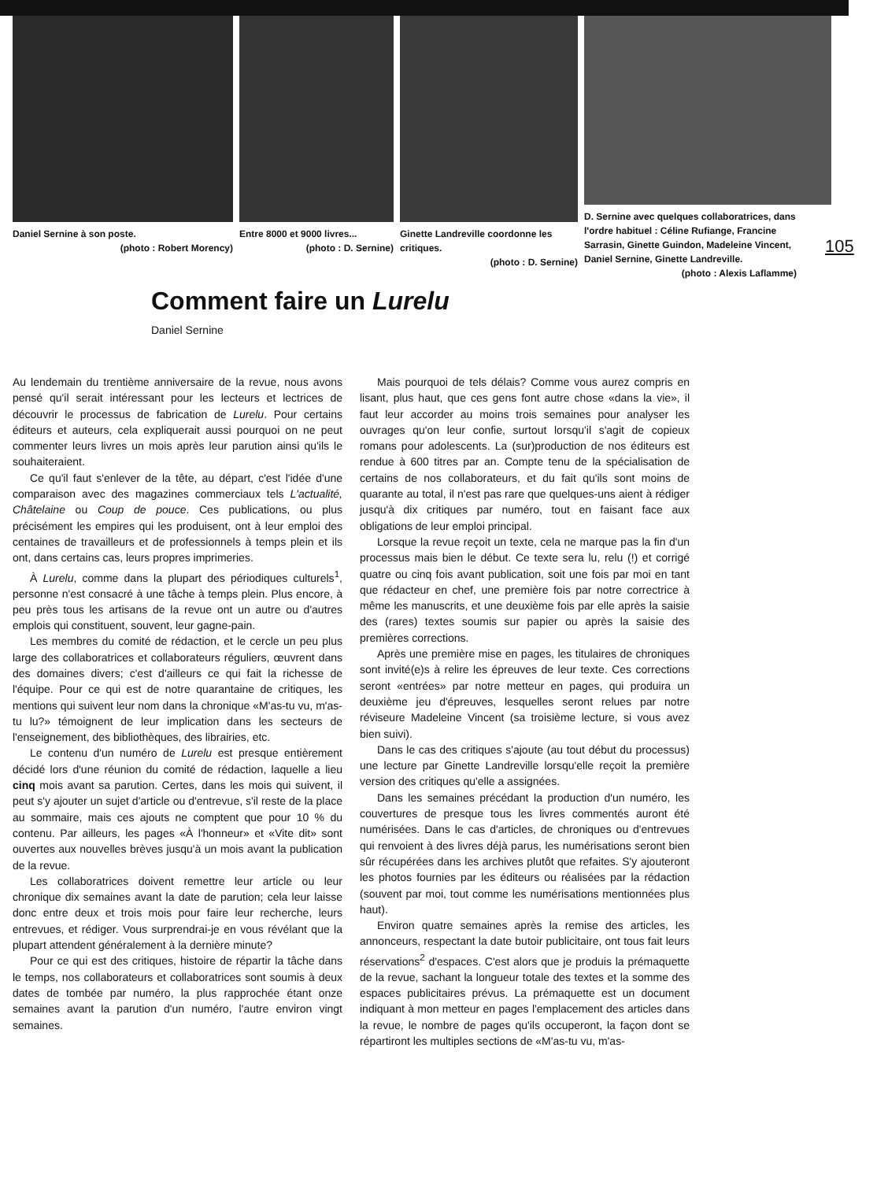Daniel Sernine à son poste.
(photo : Robert Morency)
Entre 8000 et 9000 livres...
(photo : D. Sernine)
Ginette Landreville coordonne les critiques.
(photo : D. Sernine)
D. Sernine avec quelques collaboratrices, dans l'ordre habituel : Céline Rufiange, Francine Sarrasin, Ginette Guindon, Madeleine Vincent, Daniel Sernine, Ginette Landreville.
(photo : Alexis Laflamme)
105
Comment faire un Lurelu
Daniel Sernine
Au lendemain du trentième anniversaire de la revue, nous avons pensé qu'il serait intéressant pour les lecteurs et lectrices de découvrir le processus de fabrication de Lurelu. Pour certains éditeurs et auteurs, cela expliquerait aussi pourquoi on ne peut commenter leurs livres un mois après leur parution ainsi qu'ils le souhaiteraient.
Ce qu'il faut s'enlever de la tête, au départ, c'est l'idée d'une comparaison avec des magazines commerciaux tels L'actualité, Châtelaine ou Coup de pouce. Ces publications, ou plus précisément les empires qui les produisent, ont à leur emploi des centaines de travailleurs et de professionnels à temps plein et ils ont, dans certains cas, leurs propres imprimeries.
À Lurelu, comme dans la plupart des périodiques culturels<sup>1</sup>, personne n'est consacré à une tâche à temps plein. Plus encore, à peu près tous les artisans de la revue ont un autre ou d'autres emplois qui constituent, souvent, leur gagne-pain.
Les membres du comité de rédaction, et le cercle un peu plus large des collaboratrices et collaborateurs réguliers, œuvrent dans des domaines divers; c'est d'ailleurs ce qui fait la richesse de l'équipe. Pour ce qui est de notre quarantaine de critiques, les mentions qui suivent leur nom dans la chronique «M'as-tu vu, m'as-tu lu?» témoignent de leur implication dans les secteurs de l'enseignement, des bibliothèques, des librairies, etc.
Le contenu d'un numéro de Lurelu est presque entièrement décidé lors d'une réunion du comité de rédaction, laquelle a lieu cinq mois avant sa parution. Certes, dans les mois qui suivent, il peut s'y ajouter un sujet d'article ou d'entrevue, s'il reste de la place au sommaire, mais ces ajouts ne comptent que pour 10 % du contenu. Par ailleurs, les pages «À l'honneur» et «Vite dit» sont ouvertes aux nouvelles brèves jusqu'à un mois avant la publication de la revue.
Les collaboratrices doivent remettre leur article ou leur chronique dix semaines avant la date de parution; cela leur laisse donc entre deux et trois mois pour faire leur recherche, leurs entrevues, et rédiger. Vous surprendrai-je en vous révélant que la plupart attendent généralement à la dernière minute?
Pour ce qui est des critiques, histoire de répartir la tâche dans le temps, nos collaborateurs et collaboratrices sont soumis à deux dates de tombée par numéro, la plus rapprochée étant onze semaines avant la parution d'un numéro, l'autre environ vingt semaines.
Mais pourquoi de tels délais? Comme vous aurez compris en lisant, plus haut, que ces gens font autre chose «dans la vie», il faut leur accorder au moins trois semaines pour analyser les ouvrages qu'on leur confie, surtout lorsqu'il s'agit de copieux romans pour adolescents. La (sur)production de nos éditeurs est rendue à 600 titres par an. Compte tenu de la spécialisation de certains de nos collaborateurs, et du fait qu'ils sont moins de quarante au total, il n'est pas rare que quelques-uns aient à rédiger jusqu'à dix critiques par numéro, tout en faisant face aux obligations de leur emploi principal.
Lorsque la revue reçoit un texte, cela ne marque pas la fin d'un processus mais bien le début. Ce texte sera lu, relu (!) et corrigé quatre ou cinq fois avant publication, soit une fois par moi en tant que rédacteur en chef, une première fois par notre correctrice à même les manuscrits, et une deuxième fois par elle après la saisie des (rares) textes soumis sur papier ou après la saisie des premières corrections.
Après une première mise en pages, les titulaires de chroniques sont invité(e)s à relire les épreuves de leur texte. Ces corrections seront «entrées» par notre metteur en pages, qui produira un deuxième jeu d'épreuves, lesquelles seront relues par notre réviseure Madeleine Vincent (sa troisième lecture, si vous avez bien suivi).
Dans le cas des critiques s'ajoute (au tout début du processus) une lecture par Ginette Landreville lorsqu'elle reçoit la première version des critiques qu'elle a assignées.
Dans les semaines précédant la production d'un numéro, les couvertures de presque tous les livres commentés auront été numérisées. Dans le cas d'articles, de chroniques ou d'entrevues qui renvoient à des livres déjà parus, les numérisations seront bien sûr récupérées dans les archives plutôt que refaites. S'y ajouteront les photos fournies par les éditeurs ou réalisées par la rédaction (souvent par moi, tout comme les numérisations mentionnées plus haut).
Environ quatre semaines après la remise des articles, les annonceurs, respectant la date butoir publicitaire, ont tous fait leurs réservations<sup>2</sup> d'espaces. C'est alors que je produis la prémaquette de la revue, sachant la longueur totale des textes et la somme des espaces publicitaires prévus. La prémaquette est un document indiquant à mon metteur en pages l'emplacement des articles dans la revue, le nombre de pages qu'ils occuperont, la façon dont se répartiront les multiples sections de «M'as-tu vu, m'as-